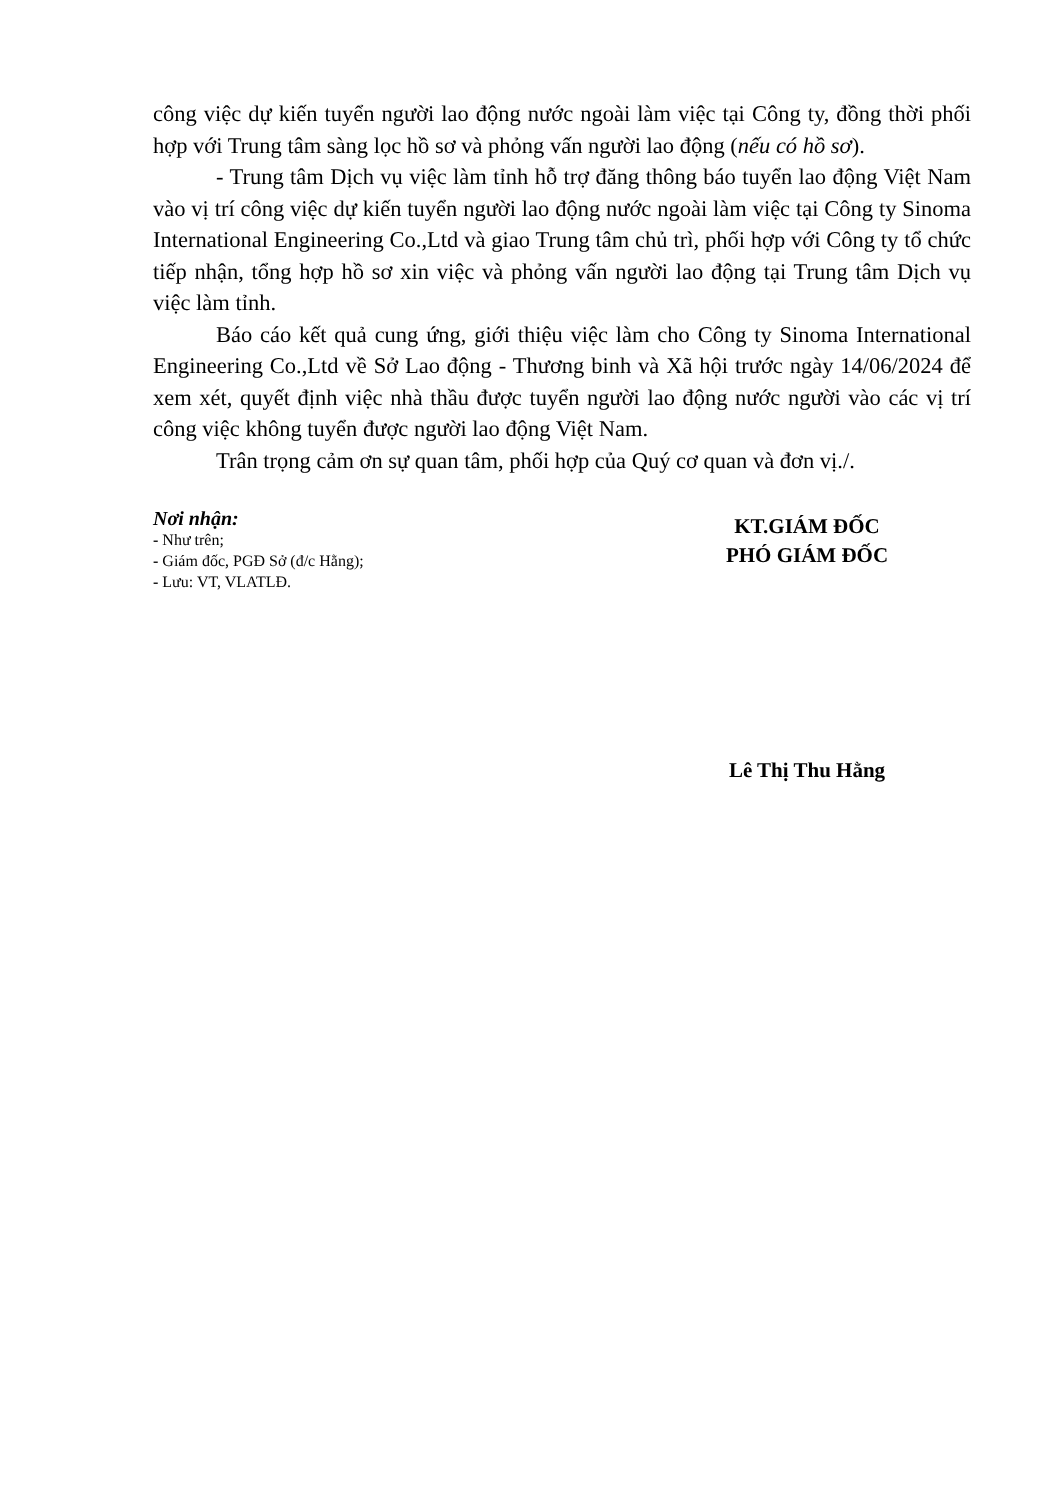công việc dự kiến tuyển người lao động nước ngoài làm việc tại Công ty, đồng thời phối hợp với Trung tâm sàng lọc hồ sơ và phỏng vấn người lao động (nếu có hồ sơ).
- Trung tâm Dịch vụ việc làm tỉnh hỗ trợ đăng thông báo tuyển lao động Việt Nam vào vị trí công việc dự kiến tuyển người lao động nước ngoài làm việc tại Công ty Sinoma International Engineering Co.,Ltd và giao Trung tâm chủ trì, phối hợp với Công ty tổ chức tiếp nhận, tổng hợp hồ sơ xin việc và phỏng vấn người lao động tại Trung tâm Dịch vụ việc làm tỉnh.
Báo cáo kết quả cung ứng, giới thiệu việc làm cho Công ty Sinoma International Engineering Co.,Ltd về Sở Lao động - Thương binh và Xã hội trước ngày 14/06/2024 để xem xét, quyết định việc nhà thầu được tuyển người lao động nước người vào các vị trí công việc không tuyển được người lao động Việt Nam.
Trân trọng cảm ơn sự quan tâm, phối hợp của Quý cơ quan và đơn vị./.
Nơi nhận:
- Như trên;
- Giám đốc, PGĐ Sở (đ/c Hằng);
- Lưu: VT, VLATLĐ.
KT.GIÁM ĐỐC
PHÓ GIÁM ĐỐC
Lê Thị Thu Hằng